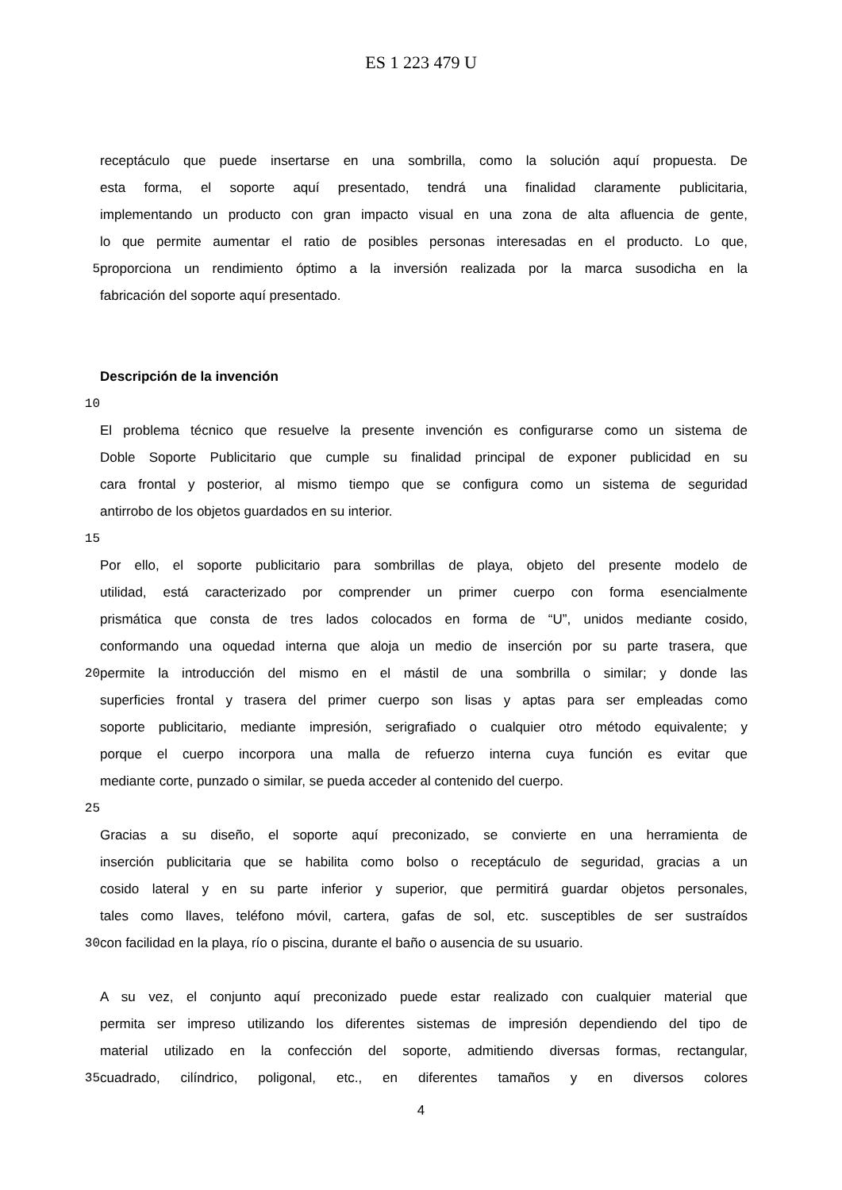ES 1 223 479 U
receptáculo que puede insertarse en una sombrilla, como la solución aquí propuesta. De
esta forma, el soporte aquí presentado, tendrá una finalidad claramente publicitaria,
implementando un producto con gran impacto visual en una zona de alta afluencia de gente,
lo que permite aumentar el ratio de posibles personas interesadas en el producto. Lo que,
5 proporciona un rendimiento óptimo a la inversión realizada por la marca susodicha en la
fabricación del soporte aquí presentado.
Descripción de la invención
10
El problema técnico que resuelve la presente invención es configurarse como un sistema de
Doble Soporte Publicitario que cumple su finalidad principal de exponer publicidad en su
cara frontal y posterior, al mismo tiempo que se configura como un sistema de seguridad
antirrobo de los objetos guardados en su interior.
15
Por ello, el soporte publicitario para sombrillas de playa, objeto del presente modelo de
utilidad, está caracterizado por comprender un primer cuerpo con forma esencialmente
prismática que consta de tres lados colocados en forma de “U”, unidos mediante cosido,
conformando una oquedad interna que aloja un medio de inserción por su parte trasera, que
20 permite la introducción del mismo en el mástil de una sombrilla o similar; y donde las
superficies frontal y trasera del primer cuerpo son lisas y aptas para ser empleadas como
soporte publicitario, mediante impresión, serigrafiado o cualquier otro método equivalente; y
porque el cuerpo incorpora una malla de refuerzo interna cuya función es evitar que
mediante corte, punzado o similar, se pueda acceder al contenido del cuerpo.
25
Gracias a su diseño, el soporte aquí preconizado, se convierte en una herramienta de
inserción publicitaria que se habilita como bolso o receptáculo de seguridad, gracias a un
cosido lateral y en su parte inferior y superior, que permitirá guardar objetos personales,
tales como llaves, teléfono móvil, cartera, gafas de sol, etc. susceptibles de ser sustraídos
30 con facilidad en la playa, río o piscina, durante el baño o ausencia de su usuario.
A su vez, el conjunto aquí preconizado puede estar realizado con cualquier material que
permita ser impreso utilizando los diferentes sistemas de impresión dependiendo del tipo de
material utilizado en la confección del soporte, admitiendo diversas formas, rectangular,
35 cuadrado, cilíndrico, poligonal, etc., en diferentes tamaños y en diversos colores
4